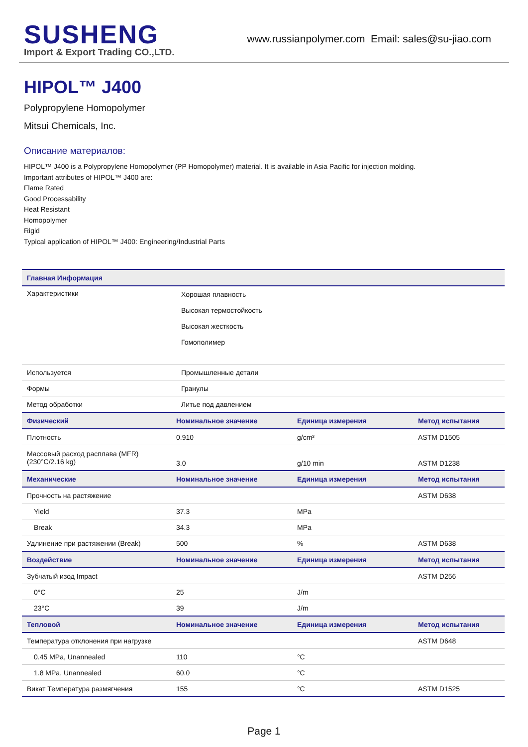SUSHENG
Import & Export Trading CO.,LTD.
www.russianpolymer.com Email: sales@su-jiao.com
HIPOL™ J400
Polypropylene Homopolymer
Mitsui Chemicals, Inc.
Описание материалов:
HIPOL™ J400 is a Polypropylene Homopolymer (PP Homopolymer) material. It is available in Asia Pacific for injection molding.
Important attributes of HIPOL™ J400 are:
Flame Rated
Good Processability
Heat Resistant
Homopolymer
Rigid
Typical application of HIPOL™ J400: Engineering/Industrial Parts
| Главная Информация | | | |
| --- | --- | --- | --- |
| Характеристики | Хорошая плавность Высокая термостойкость Высокая жесткость Гомополимер | | |
| Используется | Промышленные детали | | |
| Формы | Гранулы | | |
| Метод обработки | Литье под давлением | | |
| Физический | Номинальное значение | Единица измерения | Метод испытания |
| Плотность | 0.910 | g/cm³ | ASTM D1505 |
| Массовый расход расплава (MFR) (230°C/2.16 kg) | 3.0 | g/10 min | ASTM D1238 |
| Механические | Номинальное значение | Единица измерения | Метод испытания |
| Прочность на растяжение | | | ASTM D638 |
| Yield | 37.3 | MPa | |
| Break | 34.3 | MPa | |
| Удлинение при растяжении (Break) | 500 | % | ASTM D638 |
| Воздействие | Номинальное значение | Единица измерения | Метод испытания |
| Зубчатый изод Impact | | | ASTM D256 |
| 0°C | 25 | J/m | |
| 23°C | 39 | J/m | |
| Тепловой | Номинальное значение | Единица измерения | Метод испытания |
| Температура отклонения при нагрузке | | | ASTM D648 |
| 0.45 MPa, Unannealed | 110 | °C | |
| 1.8 MPa, Unannealed | 60.0 | °C | |
| Викат Температура размягчения | 155 | °C | ASTM D1525 |
Page 1